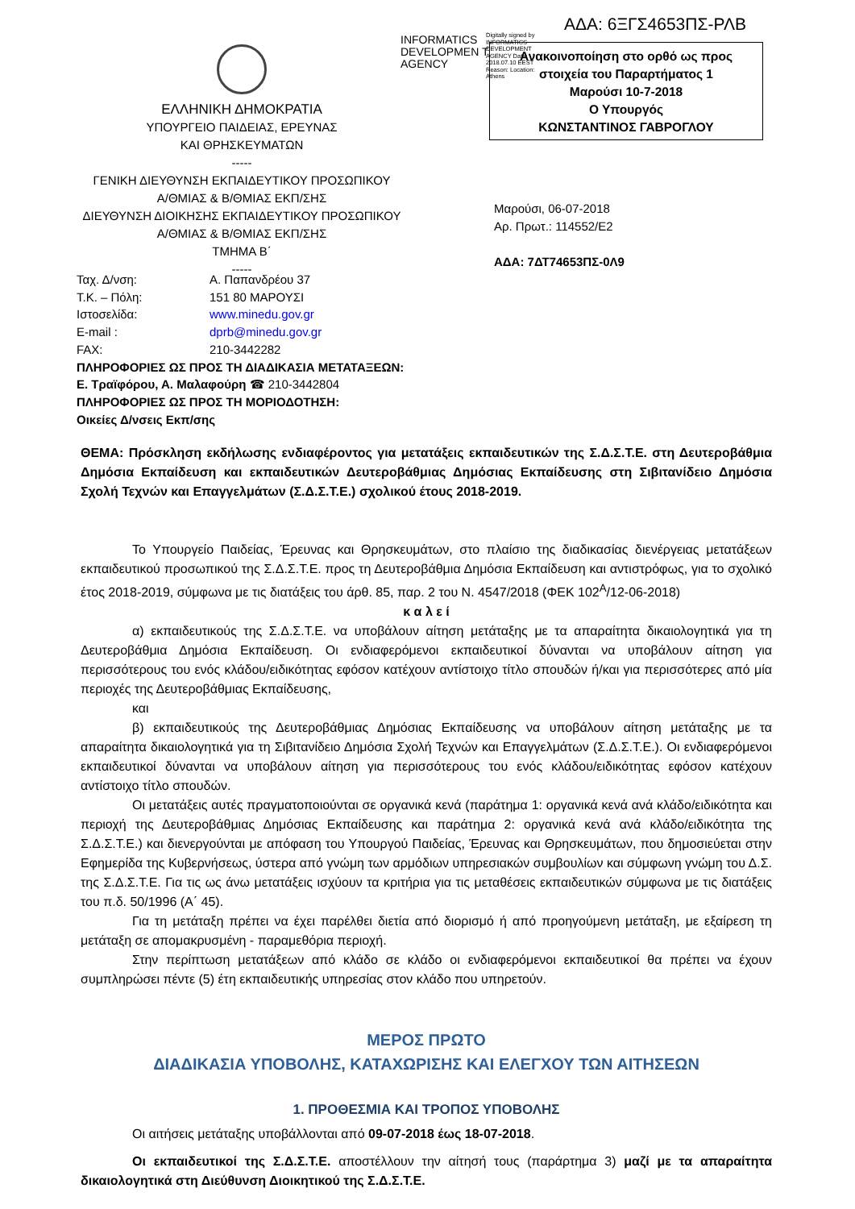ΑΔΑ: 6ΞΓΣ4653ΠΣ-ΡΛΒ
INFORMATICS DEVELOPMEN T AGENCY
Digitally signed by INFORMATICS DEVELOPMENT AGENCY Date: 2018.07.10 EEST Reason: Location: Athens
Ανακοινοποίηση στο ορθό ως προς
στοιχεία του Παραρτήματος 1
Μαρούσι 10-7-2018
Ο Υπουργός
ΚΩΝΣΤΑΝΤΙΝΟΣ ΓΑΒΡΟΓΛΟΥ
ΕΛΛΗΝΙΚΗ ΔΗΜΟΚΡΑΤΙΑ
ΥΠΟΥΡΓΕΙΟ ΠΑΙΔΕΙΑΣ, ΕΡΕΥΝΑΣ
ΚΑΙ ΘΡΗΣΚΕΥΜΑΤΩΝ
-----
ΓΕΝΙΚΗ ΔΙΕΥΘΥΝΣΗ ΕΚΠΑΙΔΕΥΤΙΚΟΥ ΠΡΟΣΩΠΙΚΟΥ
Α/ΘΜΙΑΣ & Β/ΘΜΙΑΣ ΕΚΠ/ΣΗΣ
ΔΙΕΥΘΥΝΣΗ ΔΙΟΙΚΗΣΗΣ ΕΚΠΑΙΔΕΥΤΙΚΟΥ ΠΡΟΣΩΠΙΚΟΥ
Α/ΘΜΙΑΣ & Β/ΘΜΙΑΣ ΕΚΠ/ΣΗΣ
ΤΜΗΜΑ Β΄
-----
Μαρούσι, 06-07-2018
Αρ. Πρωτ.: 114552/Ε2
ΑΔΑ: 7ΔΤ74653ΠΣ-0Λ9
| Ταχ. Δ/νση: | Α. Παπανδρέου 37 |
| Τ.Κ. – Πόλη: | 151 80 ΜΑΡΟΥΣΙ |
| Ιστοσελίδα: | www.minedu.gov.gr |
| E-mail : | dprb@minedu.gov.gr |
| FAX: | 210-3442282 |
ΠΛΗΡΟΦΟΡΙΕΣ ΩΣ ΠΡΟΣ ΤΗ ΔΙΑΔΙΚΑΣΙΑ ΜΕΤΑΤΑΞΕΩΝ:
Ε. Τραϊφόρου, Α. Μαλαφούρη ☎ 210-3442804
ΠΛΗΡΟΦΟΡΙΕΣ ΩΣ ΠΡΟΣ ΤΗ ΜΟΡΙΟΔΟΤΗΣΗ:
Οικείες Δ/νσεις Εκπ/σης
ΘΕΜΑ: Πρόσκληση εκδήλωσης ενδιαφέροντος για μετατάξεις εκπαιδευτικών της Σ.Δ.Σ.Τ.Ε. στη Δευτεροβάθμια Δημόσια Εκπαίδευση και εκπαιδευτικών Δευτεροβάθμιας Δημόσιας Εκπαίδευσης στη Σιβιτανίδειο Δημόσια Σχολή Τεχνών και Επαγγελμάτων (Σ.Δ.Σ.Τ.Ε.) σχολικού έτους 2018-2019.
Το Υπουργείο Παιδείας, Έρευνας και Θρησκευμάτων, στο πλαίσιο της διαδικασίας διενέργειας μετατάξεων εκπαιδευτικού προσωπικού της Σ.Δ.Σ.Τ.Ε. προς τη Δευτεροβάθμια Δημόσια Εκπαίδευση και αντιστρόφως, για το σχολικό έτος 2018-2019, σύμφωνα με τις διατάξεις του άρθ. 85, παρ. 2 του Ν. 4547/2018 (ΦΕΚ 102<sup>Α</sup>/12-06-2018)
κ α λ ε ί
α) εκπαιδευτικούς της Σ.Δ.Σ.Τ.Ε. να υποβάλουν αίτηση μετάταξης με τα απαραίτητα δικαιολογητικά για τη Δευτεροβάθμια Δημόσια Εκπαίδευση. Οι ενδιαφερόμενοι εκπαιδευτικοί δύνανται να υποβάλουν αίτηση για περισσότερους του ενός κλάδου/ειδικότητας εφόσον κατέχουν αντίστοιχο τίτλο σπουδών ή/και για περισσότερες από μία περιοχές της Δευτεροβάθμιας Εκπαίδευσης,
και
β) εκπαιδευτικούς της Δευτεροβάθμιας Δημόσιας Εκπαίδευσης να υποβάλουν αίτηση μετάταξης με τα απαραίτητα δικαιολογητικά για τη Σιβιτανίδειο Δημόσια Σχολή Τεχνών και Επαγγελμάτων (Σ.Δ.Σ.Τ.Ε.). Οι ενδιαφερόμενοι εκπαιδευτικοί δύνανται να υποβάλουν αίτηση για περισσότερους του ενός κλάδου/ειδικότητας εφόσον κατέχουν αντίστοιχο τίτλο σπουδών.
Οι μετατάξεις αυτές πραγματοποιούνται σε οργανικά κενά (παράτημα 1: οργανικά κενά ανά κλάδο/ειδικότητα και περιοχή της Δευτεροβάθμιας Δημόσιας Εκπαίδευσης και παράτημα 2: οργανικά κενά ανά κλάδο/ειδικότητα της Σ.Δ.Σ.Τ.Ε.) και διενεργούνται με απόφαση του Υπουργού Παιδείας, Έρευνας και Θρησκευμάτων, που δημοσιεύεται στην Εφημερίδα της Κυβερνήσεως, ύστερα από γνώμη των αρμόδιων υπηρεσιακών συμβουλίων και σύμφωνη γνώμη του Δ.Σ. της Σ.Δ.Σ.Τ.Ε. Για τις ως άνω μετατάξεις ισχύουν τα κριτήρια για τις μεταθέσεις εκπαιδευτικών σύμφωνα με τις διατάξεις του π.δ. 50/1996 (Α΄ 45).
Για τη μετάταξη πρέπει να έχει παρέλθει διετία από διορισμό ή από προηγούμενη μετάταξη, με εξαίρεση τη μετάταξη σε απομακρυσμένη - παραμεθόρια περιοχή.
Στην περίπτωση μετατάξεων από κλάδο σε κλάδο οι ενδιαφερόμενοι εκπαιδευτικοί θα πρέπει να έχουν συμπληρώσει πέντε (5) έτη εκπαιδευτικής υπηρεσίας στον κλάδο που υπηρετούν.
ΜΕΡΟΣ ΠΡΩΤΟ
ΔΙΑΔΙΚΑΣΙΑ ΥΠΟΒΟΛΗΣ, ΚΑΤΑΧΩΡΙΣΗΣ ΚΑΙ ΕΛΕΓΧΟΥ ΤΩΝ ΑΙΤΗΣΕΩΝ
1. ΠΡΟΘΕΣΜΙΑ ΚΑΙ ΤΡΟΠΟΣ ΥΠΟΒΟΛΗΣ
Οι αιτήσεις μετάταξης υποβάλλονται από 09-07-2018 έως 18-07-2018.
Οι εκπαιδευτικοί της Σ.Δ.Σ.Τ.Ε. αποστέλλουν την αίτησή τους (παράρτημα 3) μαζί με τα απαραίτητα δικαιολογητικά στη Διεύθυνση Διοικητικού της Σ.Δ.Σ.Τ.Ε.